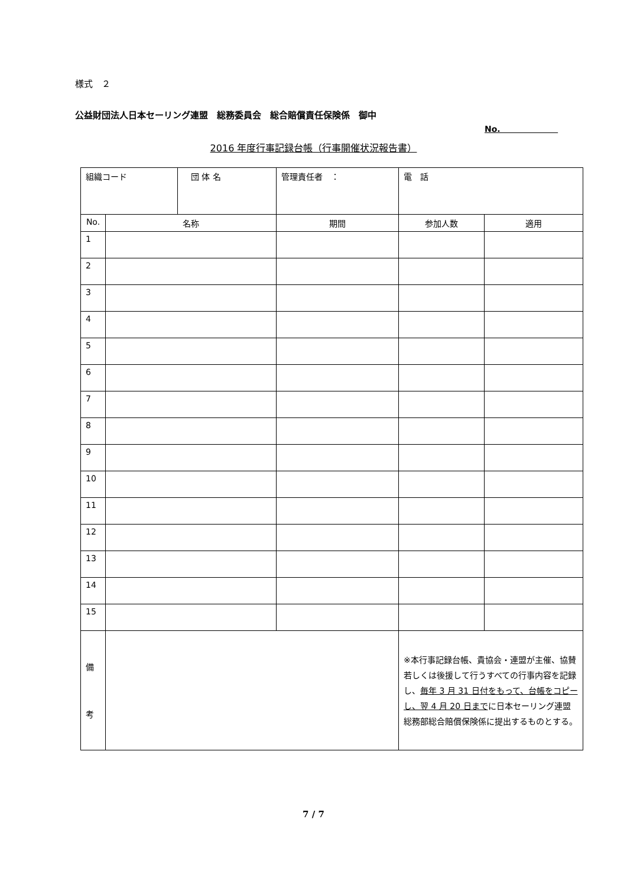様式　２
公益財団法人日本セーリング連盟　総務委員会　総合賠償責任保険係　御中
No.
2016 年度行事記録台帳（行事開催状況報告書）
| 組織コード | | 団 体 名 | 管理責任者 ： | | 電 話 | |
| No. | 名称 | | | 期間 | 参加人数 | 適用 |
| 1 | | | | | | |
| 2 | | | | | | |
| 3 | | | | | | |
| 4 | | | | | | |
| 5 | | | | | | |
| 6 | | | | | | |
| 7 | | | | | | |
| 8 | | | | | | |
| 9 | | | | | | |
| 10 | | | | | | |
| 11 | | | | | | |
| 12 | | | | | | |
| 13 | | | | | | |
| 14 | | | | | | |
| 15 | | | | | | |
| 備 考 | | | | | ※本行事記録台帳、貴協会・連盟が主催、協賛若しくは後援して行うすべての行事内容を記録し、 毎年 3 月 31 日付をもって、台帳をコピーし、翌 4 月 20 日まで に日本セーリング連盟総務部総合賠償保険係に提出するものとする。 | |
7 / 7